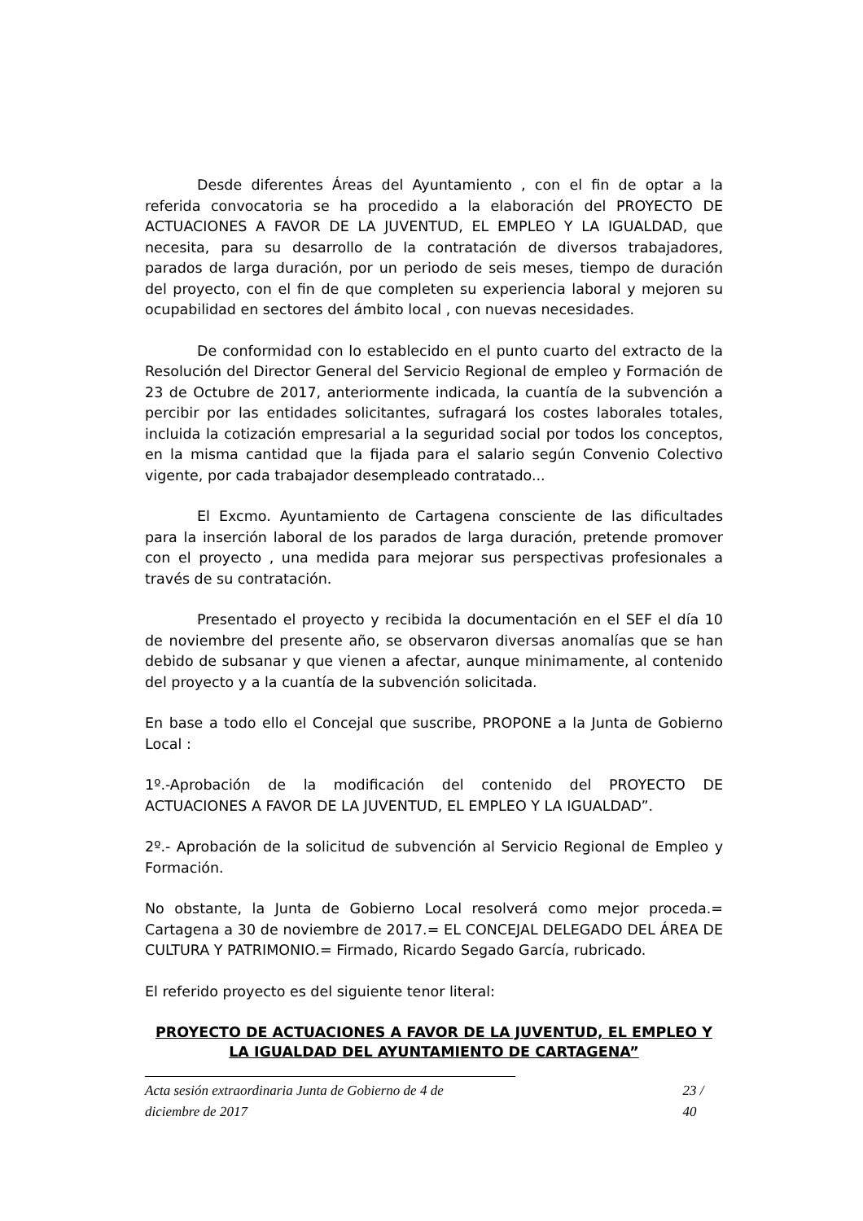Desde diferentes Áreas del Ayuntamiento , con el fin de optar a la referida convocatoria se ha procedido a la elaboración del PROYECTO DE ACTUACIONES A FAVOR DE LA JUVENTUD, EL EMPLEO Y LA IGUALDAD, que necesita, para su desarrollo de la contratación de diversos trabajadores, parados de larga duración, por un periodo de seis meses, tiempo de duración del proyecto, con el fin de que completen su experiencia laboral y mejoren su ocupabilidad en sectores del ámbito local , con nuevas necesidades.
De conformidad con lo establecido en el punto cuarto del extracto de la Resolución del Director General del Servicio Regional de empleo y Formación de 23 de Octubre de 2017, anteriormente indicada, la cuantía de la subvención a percibir por las entidades solicitantes, sufragará los costes laborales totales, incluida la cotización empresarial a la seguridad social por todos los conceptos, en la misma cantidad que la fijada para el salario según Convenio Colectivo vigente, por cada trabajador desempleado contratado...
El Excmo. Ayuntamiento de Cartagena consciente de las dificultades para la inserción laboral de los parados de larga duración, pretende promover con el proyecto , una medida para mejorar sus perspectivas profesionales a través de su contratación.
Presentado el proyecto y recibida la documentación en el SEF el día 10 de noviembre del presente año, se observaron diversas anomalías que se han debido de subsanar y que vienen a afectar, aunque minimamente, al contenido del proyecto y a la cuantía de la subvención solicitada.
En base a todo ello el Concejal que suscribe, PROPONE a la Junta de Gobierno Local :
1º.-Aprobación de la modificación del contenido del PROYECTO DE ACTUACIONES A FAVOR DE LA JUVENTUD, EL EMPLEO Y LA IGUALDAD”.
2º.- Aprobación de la solicitud de subvención al Servicio Regional de Empleo y Formación.
No obstante, la Junta de Gobierno Local resolverá como mejor proceda.= Cartagena a 30 de noviembre de 2017.= EL CONCEJAL DELEGADO DEL ÁREA DE CULTURA Y PATRIMONIO.= Firmado, Ricardo Segado García, rubricado.
El referido proyecto es del siguiente tenor literal:
PROYECTO DE ACTUACIONES A FAVOR DE LA JUVENTUD, EL EMPLEO Y LA IGUALDAD DEL AYUNTAMIENTO DE CARTAGENA”
Acta sesión extraordinaria Junta de Gobierno de 4 de diciembre de 2017 23 / 40